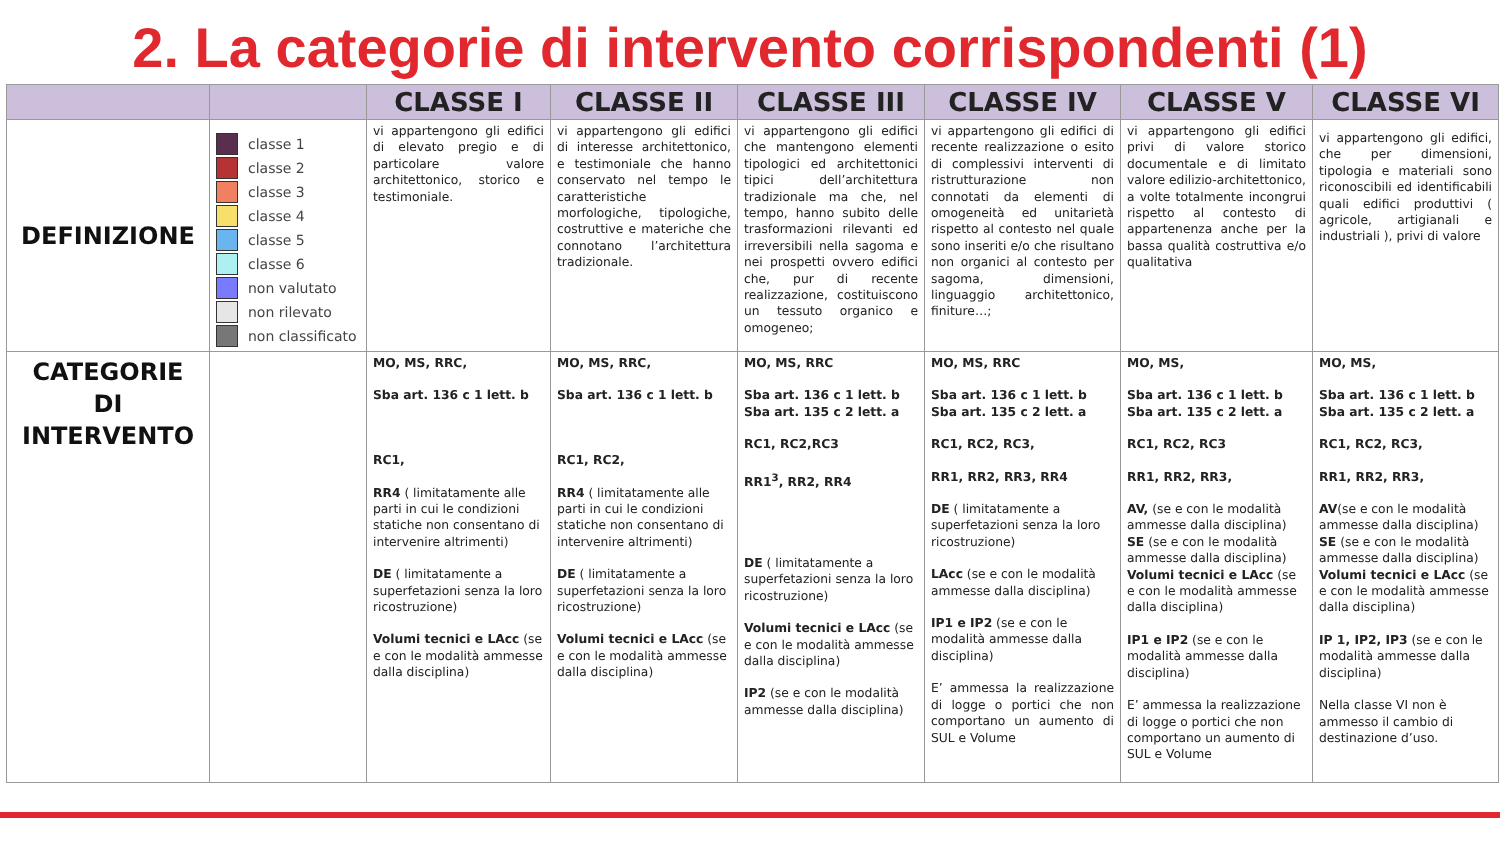2. La categorie di intervento corrispondenti (1)
| | | CLASSE I | CLASSE II | CLASSE III | CLASSE IV | CLASSE V | CLASSE VI |
| --- | --- | --- | --- | --- | --- | --- | --- |
| DEFINIZIONE | classe 1 classe 2 classe 3 classe 4 classe 5 classe 6 non valutato non rilevato non classificato | vi appartengono gli edifici di elevato pregio e di particolare valore architettonico, storico e testimoniale. | vi appartengono gli edifici di interesse architettonico, e testimoniale che hanno conservato nel tempo le caratteristiche morfologiche, tipologiche, costruttive e materiche che connotano l’architettura tradizionale. | vi appartengono gli edifici che mantengono elementi tipologici ed architettonici tipici dell’architettura tradizionale ma che, nel tempo, hanno subito delle trasformazioni rilevanti ed irreversibili nella sagoma e nei prospetti ovvero edifici che, pur di recente realizzazione, costituiscono un tessuto organico e omogeneo; | vi appartengono gli edifici di recente realizzazione o esito di complessivi interventi di ristrutturazione non connotati da elementi di omogeneità ed unitarietà rispetto al contesto nel quale sono inseriti e/o che risultano non organici al contesto per sagoma, dimensioni, linguaggio architettonico, finiture…; | vi appartengono gli edifici privi di valore storico documentale e di limitato valore edilizio-architettonico, a volte totalmente incongrui rispetto al contesto di appartenenza anche per la bassa qualità costruttiva e/o qualitativa | vi appartengono gli edifici, che per dimensioni, tipologia e materiali sono riconoscibili ed identificabili quali edifici produttivi ( agricole, artigianali e industriali ), privi di valore |
| CATEGORIE DI INTERVENTO | | MO, MS, RRC, Sba art. 136 c 1 lett. b RC1, RR4 ( limitatamente alle parti in cui le condizioni statiche non consentano di intervenire altrimenti) DE ( limitatamente a superfetazioni senza la loro ricostruzione) Volumi tecnici e LAcc (se e con le modalità ammesse dalla disciplina) | MO, MS, RRC, Sba art. 136 c 1 lett. b RC1, RC2, RR4 ( limitatamente alle parti in cui le condizioni statiche non consentano di intervenire altrimenti) DE ( limitatamente a superfetazioni senza la loro ricostruzione) Volumi tecnici e LAcc (se e con le modalità ammesse dalla disciplina) | MO, MS, RRC Sba art. 136 c 1 lett. b Sba art. 135 c 2 lett. a RC1, RC2,RC3 RR1<sup>3</sup>, RR2, RR4 DE ( limitatamente a superfetazioni senza la loro ricostruzione) Volumi tecnici e LAcc (se e con le modalità ammesse dalla disciplina) IP2 (se e con le modalità ammesse dalla disciplina) | MO, MS, RRC Sba art. 136 c 1 lett. b Sba art. 135 c 2 lett. a RC1, RC2, RC3, RR1, RR2, RR3, RR4 DE ( limitatamente a superfetazioni senza la loro ricostruzione) LAcc (se e con le modalità ammesse dalla disciplina) IP1 e IP2 (se e con le modalità ammesse dalla disciplina) E’ ammessa la realizzazione di logge o portici che non comportano un aumento di SUL e Volume | MO, MS, Sba art. 136 c 1 lett. b Sba art. 135 c 2 lett. a RC1, RC2, RC3 RR1, RR2, RR3, AV, (se e con le modalità ammesse dalla disciplina) SE (se e con le modalità ammesse dalla disciplina) Volumi tecnici e LAcc (se e con le modalità ammesse dalla disciplina) IP1 e IP2 (se e con le modalità ammesse dalla disciplina) E’ ammessa la realizzazione di logge o portici che non comportano un aumento di SUL e Volume | MO, MS, Sba art. 136 c 1 lett. b Sba art. 135 c 2 lett. a RC1, RC2, RC3, RR1, RR2, RR3, AV (se e con le modalità ammesse dalla disciplina) SE (se e con le modalità ammesse dalla disciplina) Volumi tecnici e LAcc (se e con le modalità ammesse dalla disciplina) IP 1, IP2, IP3 (se e con le modalità ammesse dalla disciplina) Nella classe VI non è ammesso il cambio di destinazione d’uso. |